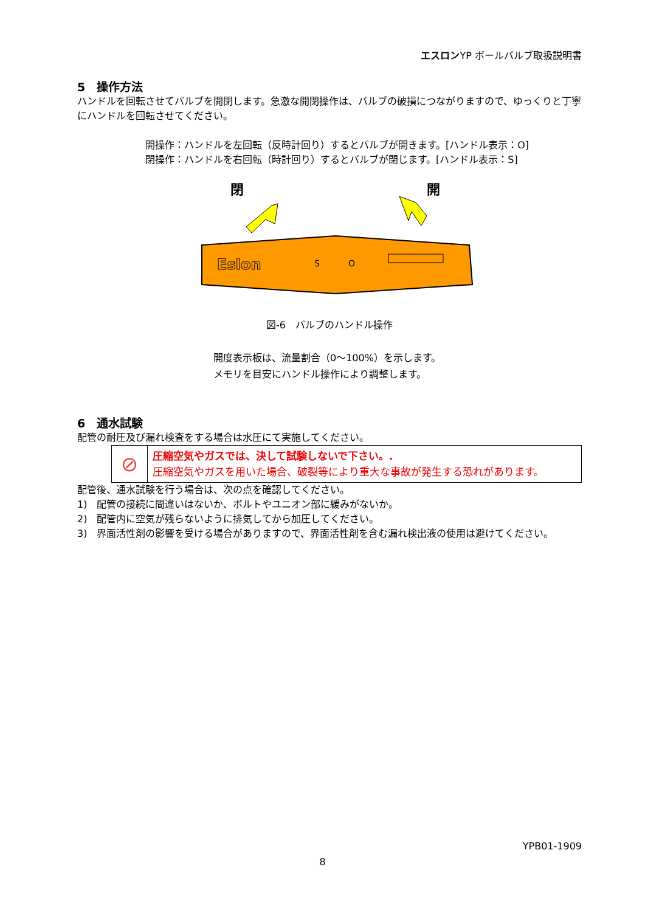エスロンYP ボールバルブ取扱説明書
5　操作方法
ハンドルを回転させてバルブを開閉します。急激な開閉操作は、バルブの破損につながりますので、ゆっくりと丁寧にハンドルを回転させてください。
開操作：ハンドルを左回転（反時計回り）するとバルブが開きます。[ハンドル表示：O]
閉操作：ハンドルを右回転（時計回り）するとバルブが閉じます。[ハンドル表示：S]
閉 開
Eslon
S
O
図-6　バルブのハンドル操作
開度表示板は、流量割合（0～100%）を示します。
メモリを目安にハンドル操作により調整します。
6　通水試験
配管の耐圧及び漏れ検査をする場合は水圧にて実施してください。
| ⊘ | 圧縮空気やガスでは、決して試験しないで下さい。. 圧縮空気やガスを用いた場合、破裂等により重大な事故が発生する恐れがあります。 |
配管後、通水試験を行う場合は、次の点を確認してください。
1)　配管の接続に間違いはないか、ボルトやユニオン部に緩みがないか。
2)　配管内に空気が残らないように排気してから加圧してください。
3)　界面活性剤の影響を受ける場合がありますので、界面活性剤を含む漏れ検出液の使用は避けてください。
YPB01-1909
8